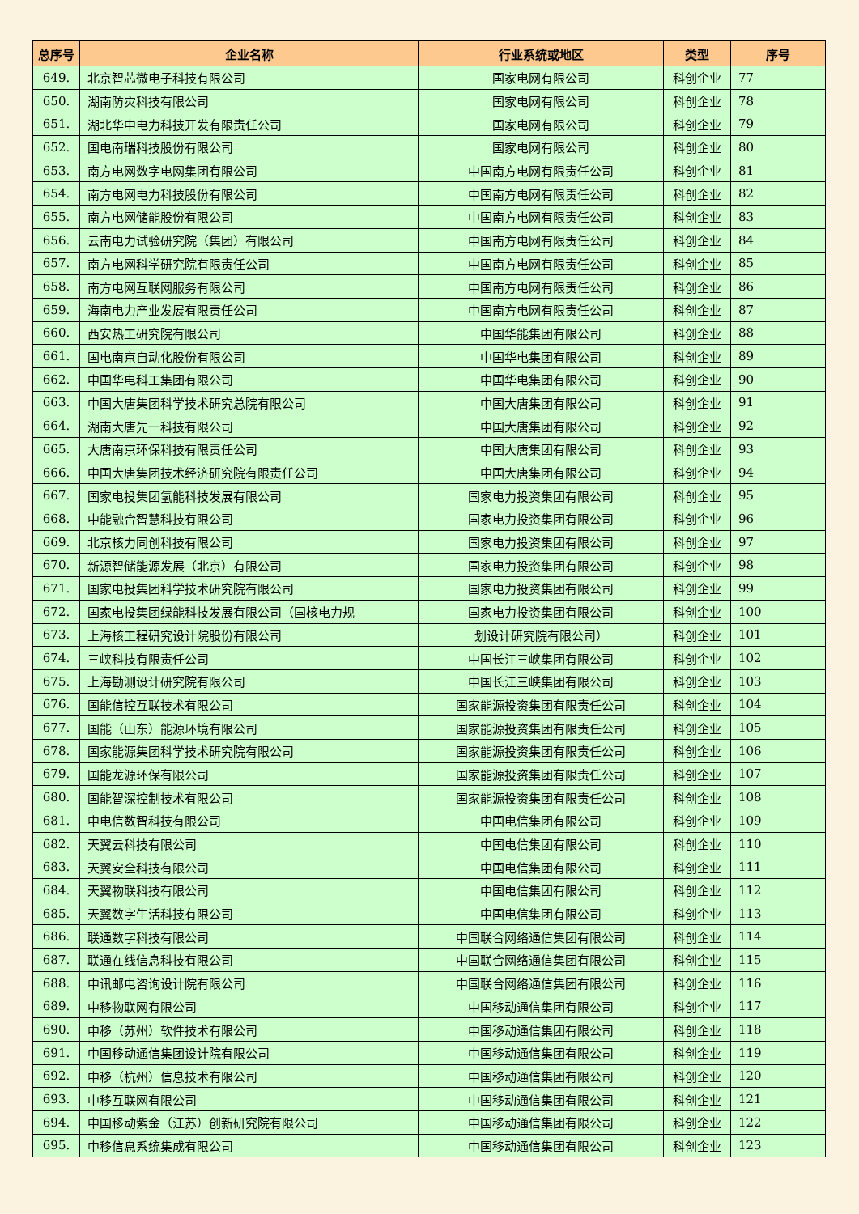| 总序号 | 企业名称 | 行业系统或地区 | 类型 | 序号 |
| --- | --- | --- | --- | --- |
| 649. | 北京智芯微电子科技有限公司 | 国家电网有限公司 | 科创企业 | 77 |
| 650. | 湖南防灾科技有限公司 | 国家电网有限公司 | 科创企业 | 78 |
| 651. | 湖北华中电力科技开发有限责任公司 | 国家电网有限公司 | 科创企业 | 79 |
| 652. | 国电南瑞科技股份有限公司 | 国家电网有限公司 | 科创企业 | 80 |
| 653. | 南方电网数字电网集团有限公司 | 中国南方电网有限责任公司 | 科创企业 | 81 |
| 654. | 南方电网电力科技股份有限公司 | 中国南方电网有限责任公司 | 科创企业 | 82 |
| 655. | 南方电网储能股份有限公司 | 中国南方电网有限责任公司 | 科创企业 | 83 |
| 656. | 云南电力试验研究院（集团）有限公司 | 中国南方电网有限责任公司 | 科创企业 | 84 |
| 657. | 南方电网科学研究院有限责任公司 | 中国南方电网有限责任公司 | 科创企业 | 85 |
| 658. | 南方电网互联网服务有限公司 | 中国南方电网有限责任公司 | 科创企业 | 86 |
| 659. | 海南电力产业发展有限责任公司 | 中国南方电网有限责任公司 | 科创企业 | 87 |
| 660. | 西安热工研究院有限公司 | 中国华能集团有限公司 | 科创企业 | 88 |
| 661. | 国电南京自动化股份有限公司 | 中国华电集团有限公司 | 科创企业 | 89 |
| 662. | 中国华电科工集团有限公司 | 中国华电集团有限公司 | 科创企业 | 90 |
| 663. | 中国大唐集团科学技术研究总院有限公司 | 中国大唐集团有限公司 | 科创企业 | 91 |
| 664. | 湖南大唐先一科技有限公司 | 中国大唐集团有限公司 | 科创企业 | 92 |
| 665. | 大唐南京环保科技有限责任公司 | 中国大唐集团有限公司 | 科创企业 | 93 |
| 666. | 中国大唐集团技术经济研究院有限责任公司 | 中国大唐集团有限公司 | 科创企业 | 94 |
| 667. | 国家电投集团氢能科技发展有限公司 | 国家电力投资集团有限公司 | 科创企业 | 95 |
| 668. | 中能融合智慧科技有限公司 | 国家电力投资集团有限公司 | 科创企业 | 96 |
| 669. | 北京核力同创科技有限公司 | 国家电力投资集团有限公司 | 科创企业 | 97 |
| 670. | 新源智储能源发展（北京）有限公司 | 国家电力投资集团有限公司 | 科创企业 | 98 |
| 671. | 国家电投集团科学技术研究院有限公司 | 国家电力投资集团有限公司 | 科创企业 | 99 |
| 672. | 国家电投集团绿能科技发展有限公司（国核电力规 | 国家电力投资集团有限公司 | 科创企业 | 100 |
| 673. | 上海核工程研究设计院股份有限公司 | 划设计研究院有限公司） | 科创企业 | 101 |
| 674. | 三峡科技有限责任公司 | 中国长江三峡集团有限公司 | 科创企业 | 102 |
| 675. | 上海勘测设计研究院有限公司 | 中国长江三峡集团有限公司 | 科创企业 | 103 |
| 676. | 国能信控互联技术有限公司 | 国家能源投资集团有限责任公司 | 科创企业 | 104 |
| 677. | 国能（山东）能源环境有限公司 | 国家能源投资集团有限责任公司 | 科创企业 | 105 |
| 678. | 国家能源集团科学技术研究院有限公司 | 国家能源投资集团有限责任公司 | 科创企业 | 106 |
| 679. | 国能龙源环保有限公司 | 国家能源投资集团有限责任公司 | 科创企业 | 107 |
| 680. | 国能智深控制技术有限公司 | 国家能源投资集团有限责任公司 | 科创企业 | 108 |
| 681. | 中电信数智科技有限公司 | 中国电信集团有限公司 | 科创企业 | 109 |
| 682. | 天翼云科技有限公司 | 中国电信集团有限公司 | 科创企业 | 110 |
| 683. | 天翼安全科技有限公司 | 中国电信集团有限公司 | 科创企业 | 111 |
| 684. | 天翼物联科技有限公司 | 中国电信集团有限公司 | 科创企业 | 112 |
| 685. | 天翼数字生活科技有限公司 | 中国电信集团有限公司 | 科创企业 | 113 |
| 686. | 联通数字科技有限公司 | 中国联合网络通信集团有限公司 | 科创企业 | 114 |
| 687. | 联通在线信息科技有限公司 | 中国联合网络通信集团有限公司 | 科创企业 | 115 |
| 688. | 中讯邮电咨询设计院有限公司 | 中国联合网络通信集团有限公司 | 科创企业 | 116 |
| 689. | 中移物联网有限公司 | 中国移动通信集团有限公司 | 科创企业 | 117 |
| 690. | 中移（苏州）软件技术有限公司 | 中国移动通信集团有限公司 | 科创企业 | 118 |
| 691. | 中国移动通信集团设计院有限公司 | 中国移动通信集团有限公司 | 科创企业 | 119 |
| 692. | 中移（杭州）信息技术有限公司 | 中国移动通信集团有限公司 | 科创企业 | 120 |
| 693. | 中移互联网有限公司 | 中国移动通信集团有限公司 | 科创企业 | 121 |
| 694. | 中国移动紫金（江苏）创新研究院有限公司 | 中国移动通信集团有限公司 | 科创企业 | 122 |
| 695. | 中移信息系统集成有限公司 | 中国移动通信集团有限公司 | 科创企业 | 123 |